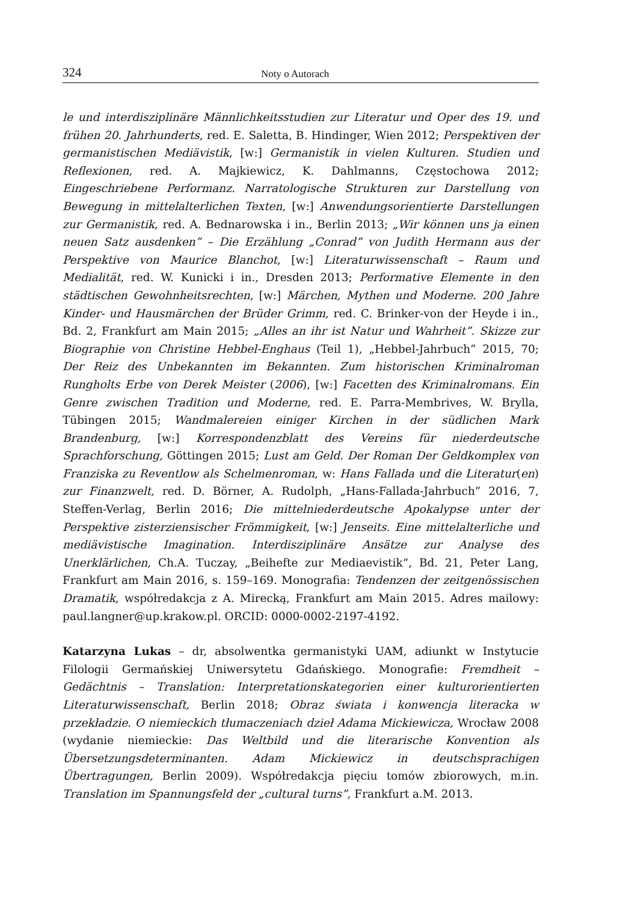324 Noty o Autorach
le und interdisziplinäre Männlichkeitsstudien zur Literatur und Oper des 19. und frühen 20. Jahrhunderts, red. E. Saletta, B. Hindinger, Wien 2012; Perspektiven der germanistischen Mediävistik, [w:] Germanistik in vielen Kulturen. Studien und Reflexionen, red. A. Majkiewicz, K. Dahlmanns, Częstochowa 2012; Eingeschriebene Performanz. Narratologische Strukturen zur Darstellung von Bewegung in mittelalterlichen Texten, [w:] Anwendungsorientierte Darstellungen zur Germanistik, red. A. Bednarowska i in., Berlin 2013; „Wir können uns ja einen neuen Satz ausdenken” – Die Erzählung „Conrad” von Judith Hermann aus der Perspektive von Maurice Blanchot, [w:] Literaturwissenschaft – Raum und Medialität, red. W. Kunicki i in., Dresden 2013; Performative Elemente in den städtischen Gewohnheitsrechten, [w:] Märchen, Mythen und Moderne. 200 Jahre Kinder- und Hausmärchen der Brüder Grimm, red. C. Brinker-von der Heyde i in., Bd. 2, Frankfurt am Main 2015; „Alles an ihr ist Natur und Wahrheit”. Skizze zur Biographie von Christine Hebbel-Enghaus (Teil 1), „Hebbel-Jahrbuch” 2015, 70; Der Reiz des Unbekannten im Bekannten. Zum historischen Kriminalroman Rungholts Erbe von Derek Meister (2006), [w:] Facetten des Kriminalromans. Ein Genre zwischen Tradition und Moderne, red. E. Parra-Membrives, W. Brylla, Tübingen 2015; Wandmalereien einiger Kirchen in der südlichen Mark Brandenburg, [w:] Korrespondenzblatt des Vereins für niederdeutsche Sprachforschung, Göttingen 2015; Lust am Geld. Der Roman Der Geldkomplex von Franziska zu Reventlow als Schelmenroman, w: Hans Fallada und die Literatur(en) zur Finanzwelt, red. D. Börner, A. Rudolph, „Hans-Fallada-Jahrbuch” 2016, 7, Steffen-Verlag, Berlin 2016; Die mittelniederdeutsche Apokalypse unter der Perspektive zisterziensischer Frömmigkeit, [w:] Jenseits. Eine mittelalterliche und mediävistische Imagination. Interdisziplinäre Ansätze zur Analyse des Unerklärlichen, Ch.A. Tuczay, „Beihefte zur Mediaevistik“, Bd. 21, Peter Lang, Frankfurt am Main 2016, s. 159–169. Monografia: Tendenzen der zeitgenössischen Dramatik, współredakcja z A. Mirecką, Frankfurt am Main 2015. Adres mailowy: paul.langner@up.krakow.pl. ORCID: 0000-0002-2197-4192.
Katarzyna Lukas – dr, absolwentka germanistyki UAM, adiunkt w Instytucie Filologii Germańskiej Uniwersytetu Gdańskiego. Monografie: Fremdheit – Gedächtnis – Translation: Interpretationskategorien einer kulturorientierten Literaturwissenschaft, Berlin 2018; Obraz świata i konwencja literacka w przekładzie. O niemieckich tłumaczeniach dzieł Adama Mickiewicza, Wrocław 2008 (wydanie niemieckie: Das Weltbild und die literarische Konvention als Übersetzungsdeterminanten. Adam Mickiewicz in deutschsprachigen Übertragungen, Berlin 2009). Współredakcja pięciu tomów zbiorowych, m.in. Translation im Spannungsfeld der „cultural turns”, Frankfurt a.M. 2013.